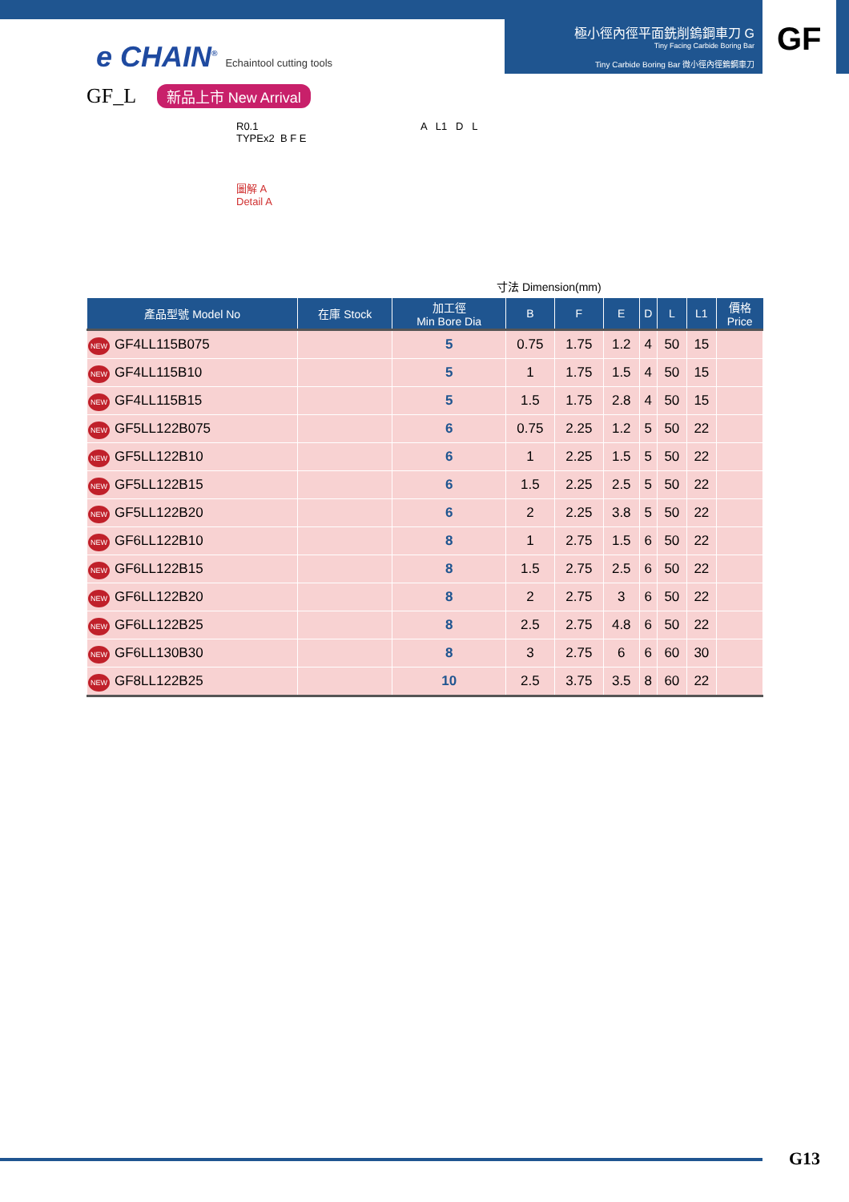極小徑內徑平面銑削鎢鋼車刀 G
Tiny Facing Carbide Boring Bar
Tiny Carbide Boring Bar 微小徑內徑鎢鋼車刀
GF
e CHAIN<sup>®</sup> Echaintool cutting tools
GF_L 新品上市 New Arrival
R0.1
TYPEx2 B F E
圖解 A
Detail A
A L1 D L
寸法 Dimension(mm)
| 產品型號 Model No | 在庫 Stock | 加工徑 Min Bore Dia | B | F | E | D | L | L1 | 價格 Price |
| --- | --- | --- | --- | --- | --- | --- | --- | --- | --- |
| NEW GF4LL115B075 | | 5 | 0.75 | 1.75 | 1.2 | 4 | 50 | 15 | |
| NEW GF4LL115B10 | | 5 | 1 | 1.75 | 1.5 | 4 | 50 | 15 | |
| NEW GF4LL115B15 | | 5 | 1.5 | 1.75 | 2.8 | 4 | 50 | 15 | |
| NEW GF5LL122B075 | | 6 | 0.75 | 2.25 | 1.2 | 5 | 50 | 22 | |
| NEW GF5LL122B10 | | 6 | 1 | 2.25 | 1.5 | 5 | 50 | 22 | |
| NEW GF5LL122B15 | | 6 | 1.5 | 2.25 | 2.5 | 5 | 50 | 22 | |
| NEW GF5LL122B20 | | 6 | 2 | 2.25 | 3.8 | 5 | 50 | 22 | |
| NEW GF6LL122B10 | | 8 | 1 | 2.75 | 1.5 | 6 | 50 | 22 | |
| NEW GF6LL122B15 | | 8 | 1.5 | 2.75 | 2.5 | 6 | 50 | 22 | |
| NEW GF6LL122B20 | | 8 | 2 | 2.75 | 3 | 6 | 50 | 22 | |
| NEW GF6LL122B25 | | 8 | 2.5 | 2.75 | 4.8 | 6 | 50 | 22 | |
| NEW GF6LL130B30 | | 8 | 3 | 2.75 | 6 | 6 | 60 | 30 | |
| NEW GF8LL122B25 | | 10 | 2.5 | 3.75 | 3.5 | 8 | 60 | 22 | |
G13